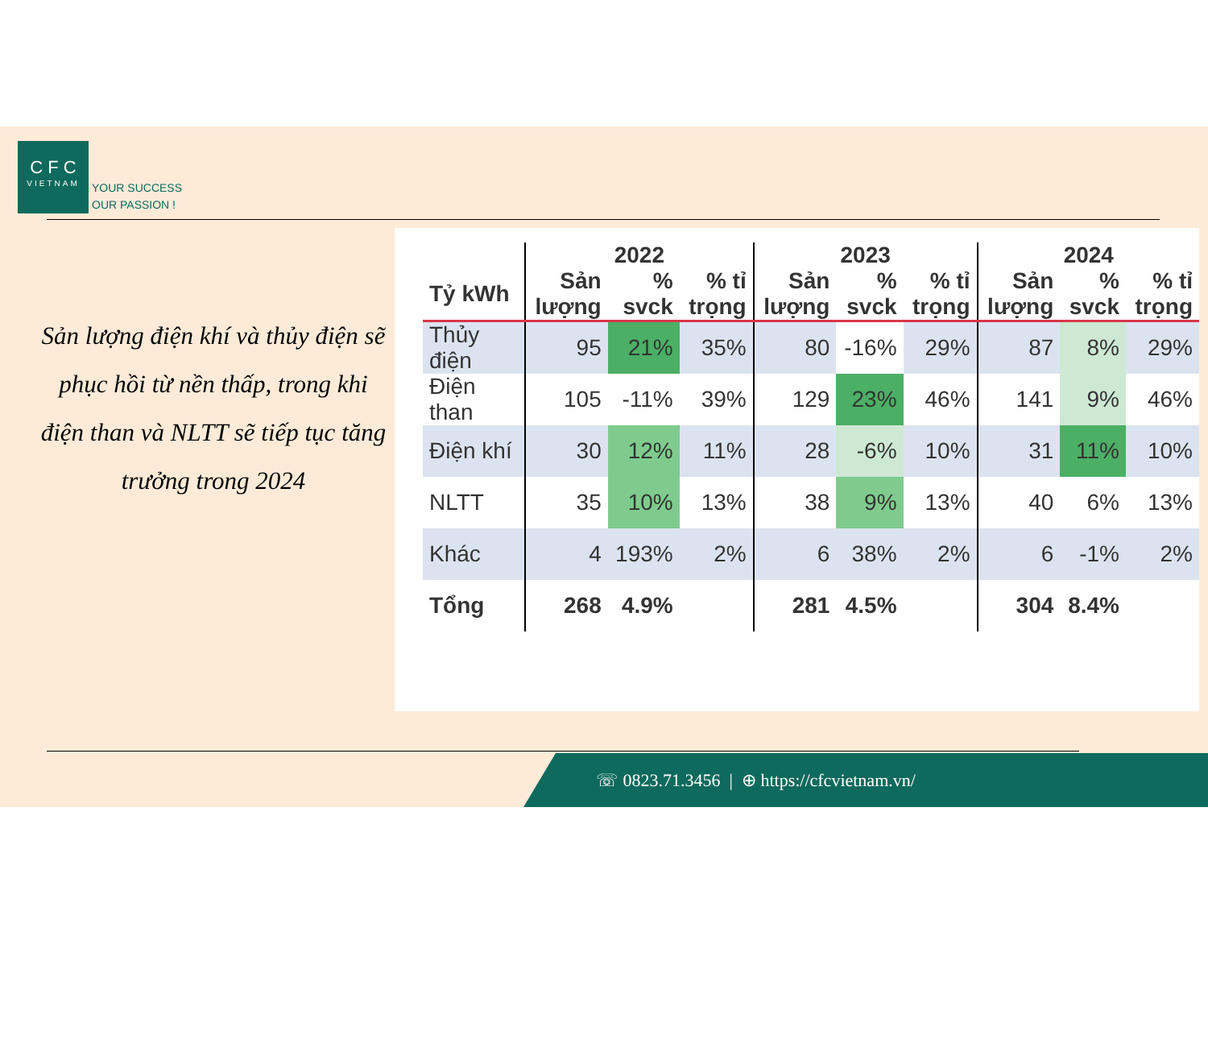C F C
VIETNAM
YOUR SUCCESS
OUR PASSION !
Sản lượng điện khí và thủy điện sẽ phục hồi từ nền thấp, trong khi điện than và NLTT sẽ tiếp tục tăng trưởng trong 2024
| | 2022 | | | 2023 | | | 2024 | | |
| --- | --- | --- | --- | --- | --- | --- | --- | --- | --- |
| Tỷ kWh | Sản lượng | % svck | % tỉ trọng | Sản lượng | % svck | % tỉ trọng | Sản lượng | % svck | % tỉ trọng |
| Thủy điện | 95 | 21% | 35% | 80 | -16% | 29% | 87 | 8% | 29% |
| Điện than | 105 | -11% | 39% | 129 | 23% | 46% | 141 | 9% | 46% |
| Điện khí | 30 | 12% | 11% | 28 | -6% | 10% | 31 | 11% | 10% |
| NLTT | 35 | 10% | 13% | 38 | 9% | 13% | 40 | 6% | 13% |
| Khác | 4 | 193% | 2% | 6 | 38% | 2% | 6 | -1% | 2% |
| Tổng | 268 | 4.9% | | 281 | 4.5% | | 304 | 8.4% | |
☏ 0823.71.3456 | ⊕ https://cfcvietnam.vn/